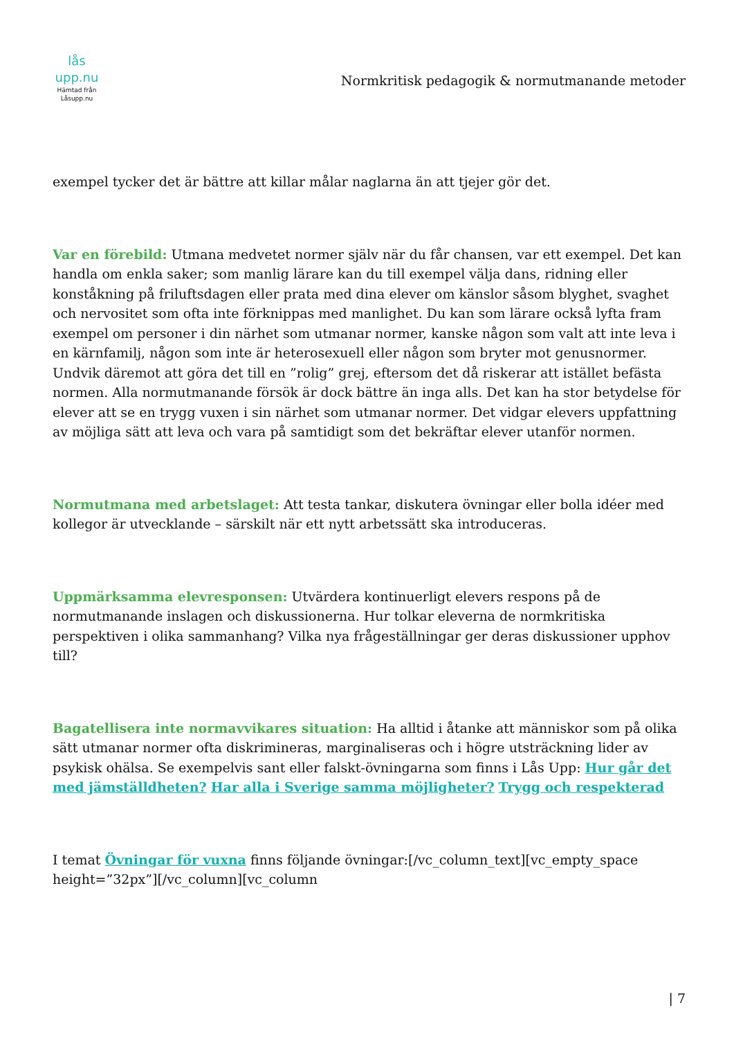lås upp.nu
Hämtad från
Låsupp.nu
Normkritisk pedagogik & normutmanande metoder
exempel tycker det är bättre att killar målar naglarna än att tjejer gör det.
Var en förebild: Utmana medvetet normer själv när du får chansen, var ett exempel. Det kan handla om enkla saker; som manlig lärare kan du till exempel välja dans, ridning eller konståkning på friluftsdagen eller prata med dina elever om känslor såsom blyghet, svaghet och nervositet som ofta inte förknippas med manlighet. Du kan som lärare också lyfta fram exempel om personer i din närhet som utmanar normer, kanske någon som valt att inte leva i en kärnfamilj, någon som inte är heterosexuell eller någon som bryter mot genusnormer. Undvik däremot att göra det till en ”rolig” grej, eftersom det då riskerar att istället befästa normen. Alla normutmanande försök är dock bättre än inga alls. Det kan ha stor betydelse för elever att se en trygg vuxen i sin närhet som utmanar normer. Det vidgar elevers uppfattning av möjliga sätt att leva och vara på samtidigt som det bekräftar elever utanför normen.
Normutmana med arbetslaget: Att testa tankar, diskutera övningar eller bolla idéer med kollegor är utvecklande – särskilt när ett nytt arbetssätt ska introduceras.
Uppmärksamma elevresponsen: Utvärdera kontinuerligt elevers respons på de normutmanande inslagen och diskussionerna. Hur tolkar eleverna de normkritiska perspektiven i olika sammanhang? Vilka nya frågeställningar ger deras diskussioner upphov till?
Bagatellisera inte normavvikares situation: Ha alltid i åtanke att människor som på olika sätt utmanar normer ofta diskrimineras, marginaliseras och i högre utsträckning lider av psykisk ohälsa. Se exempelvis sant eller falskt-övningarna som finns i Lås Upp: Hur går det med jämställdheten? Har alla i Sverige samma möjligheter? Trygg och respekterad
I temat Övningar för vuxna finns följande övningar:[/vc_column_text][vc_empty_space height=”32px”][/vc_column][vc_column
| 7